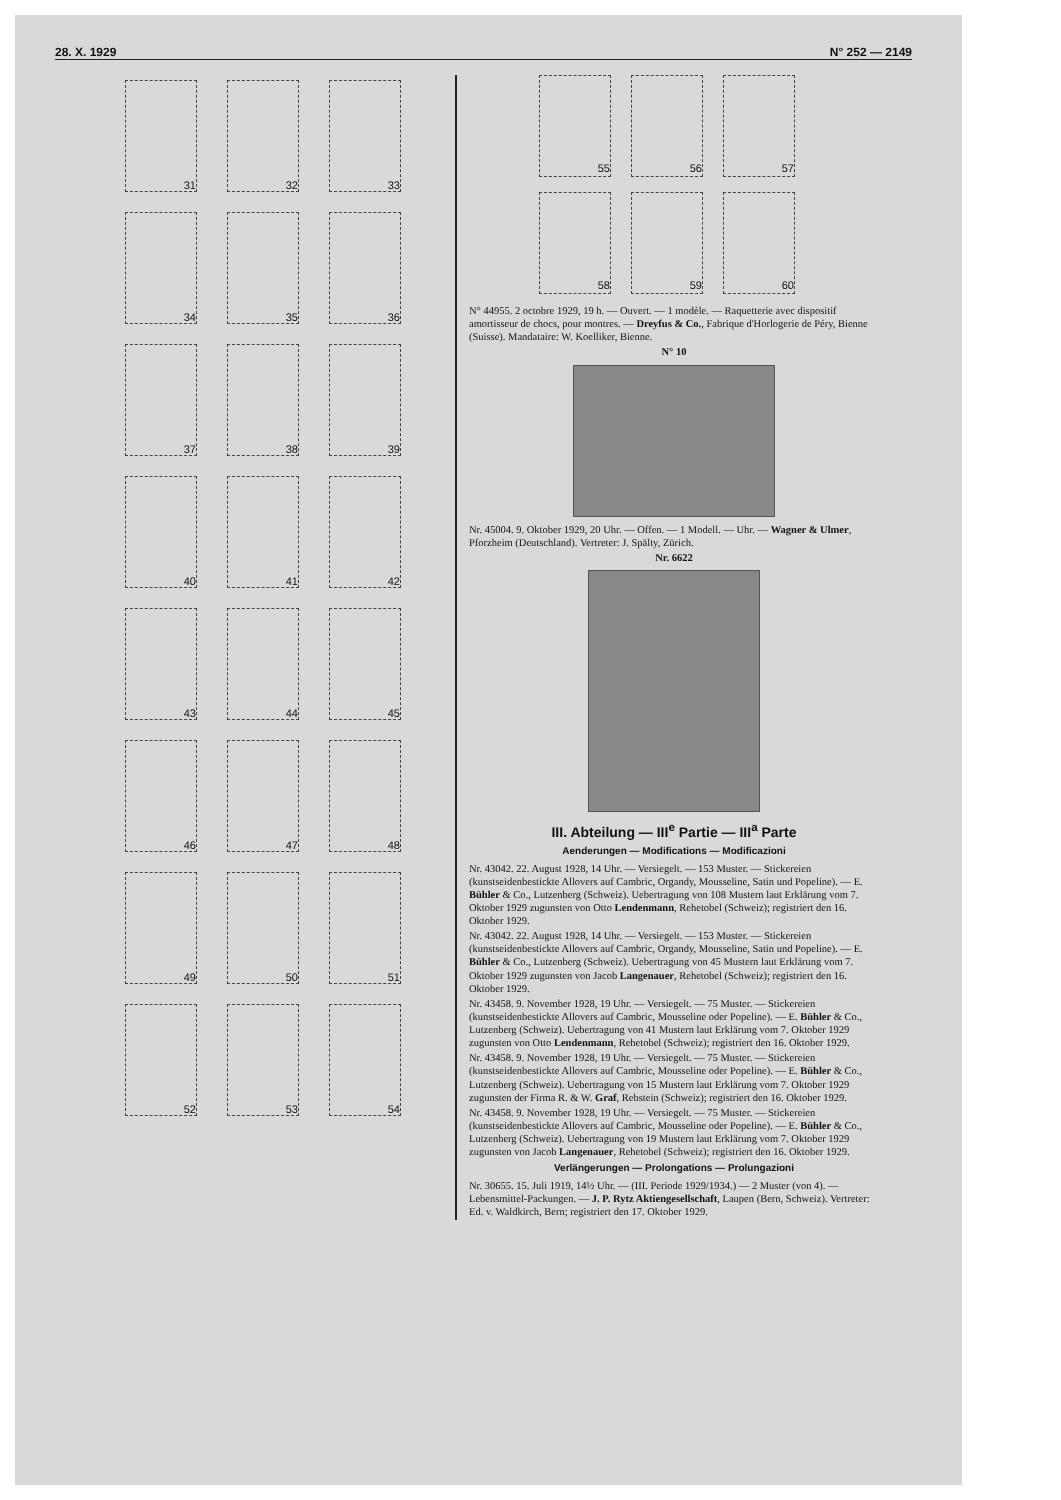28. X. 1929 N° 252 — 2149
31
32
33
34
35
36
37
38
39
40
41
42
43
44
45
46
47
48
49
50
51
52
53
54
55
56
57
58
59
60
N° 44955. 2 octobre 1929, 19 h. — Ouvert. — 1 modèle. — Raquetterie avec dispositif amortisseur de chocs, pour montres. — Dreyfus & Co., Fabrique d'Horlogerie de Péry, Bienne (Suisse). Mandataire: W. Koelliker, Bienne.
N° 10
Nr. 45004. 9. Oktober 1929, 20 Uhr. — Offen. — 1 Modell. — Uhr. — Wagner & Ulmer, Pforzheim (Deutschland). Vertreter: J. Spälty, Zürich.
Nr. 6622
III. Abteilung — III<sup>e</sup> Partie — III<sup>a</sup> Parte
Aenderungen — Modifications — Modificazioni
Nr. 43042. 22. August 1928, 14 Uhr. — Versiegelt. — 153 Muster. — Stickereien (kunstseidenbestickte Allovers auf Cambric, Organdy, Mousseline, Satin und Popeline). — E. Bühler & Co., Lutzenberg (Schweiz). Uebertragung von 108 Mustern laut Erklärung vom 7. Oktober 1929 zugunsten von Otto Lendenmann, Rehetobel (Schweiz); registriert den 16. Oktober 1929.
Nr. 43042. 22. August 1928, 14 Uhr. — Versiegelt. — 153 Muster. — Stickereien (kunstseidenbestickte Allovers auf Cambric, Organdy, Mousseline, Satin und Popeline). — E. Bühler & Co., Lutzenberg (Schweiz). Uebertragung von 45 Mustern laut Erklärung vom 7. Oktober 1929 zugunsten von Jacob Langenauer, Rehetobel (Schweiz); registriert den 16. Oktober 1929.
Nr. 43458. 9. November 1928, 19 Uhr. — Versiegelt. — 75 Muster. — Stickereien (kunstseidenbestickte Allovers auf Cambric, Mousseline oder Popeline). — E. Bühler & Co., Lutzenberg (Schweiz). Uebertragung von 41 Mustern laut Erklärung vom 7. Oktober 1929 zugunsten von Otto Lendenmann, Rehetobel (Schweiz); registriert den 16. Oktober 1929.
Nr. 43458. 9. November 1928, 19 Uhr. — Versiegelt. — 75 Muster. — Stickereien (kunstseidenbestickte Allovers auf Cambric, Mousseline oder Popeline). — E. Bühler & Co., Lutzenberg (Schweiz). Uebertragung von 15 Mustern laut Erklärung vom 7. Oktober 1929 zugunsten der Firma R. & W. Graf, Rebstein (Schweiz); registriert den 16. Oktober 1929.
Nr. 43458. 9. November 1928, 19 Uhr. — Versiegelt. — 75 Muster. — Stickereien (kunstseidenbestickte Allovers auf Cambric, Mousseline oder Popeline). — E. Bühler & Co., Lutzenberg (Schweiz). Uebertragung von 19 Mustern laut Erklärung vom 7. Oktober 1929 zugunsten von Jacob Langenauer, Rehetobel (Schweiz); registriert den 16. Oktober 1929.
Verlängerungen — Prolongations — Prolungazioni
Nr. 30655. 15. Juli 1919, 14½ Uhr. — (III. Periode 1929/1934.) — 2 Muster (von 4). — Lebensmittel-Packungen. — J. P. Rytz Aktiengesellschaft, Laupen (Bern, Schweiz). Vertreter: Ed. v. Waldkirch, Bern; registriert den 17. Oktober 1929.